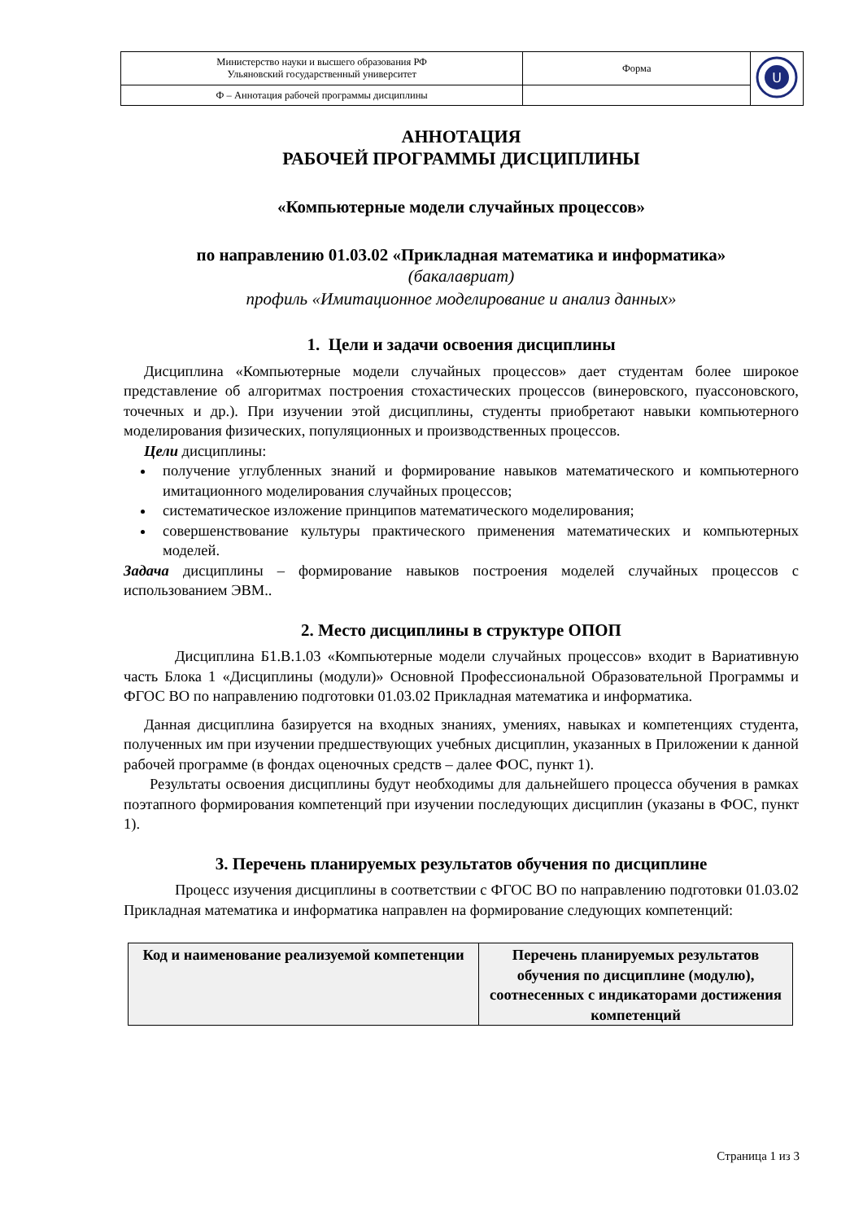| Министерство науки и высшего образования РФ Ульяновский государственный университет | Форма | U |
| Ф – Аннотация рабочей программы дисциплины | | |
АННОТАЦИЯ
РАБОЧЕЙ ПРОГРАММЫ ДИСЦИПЛИНЫ
«Компьютерные модели случайных процессов»
по направлению 01.03.02 «Прикладная математика и информатика»
(бакалавриат)
профиль «Имитационное моделирование и анализ данных»
1. Цели и задачи освоения дисциплины
Дисциплина «Компьютерные модели случайных процессов» дает студентам более широкое представление об алгоритмах построения стохастических процессов (винеровского, пуассоновского, точечных и др.). При изучении этой дисциплины, студенты приобретают навыки компьютерного моделирования физических, популяционных и производственных процессов.
Цели дисциплины:
получение углубленных знаний и формирование навыков математического и компьютерного имитационного моделирования случайных процессов;
систематическое изложение принципов математического моделирования;
совершенствование культуры практического применения математических и компьютерных моделей.
Задача дисциплины – формирование навыков построения моделей случайных процессов с использованием ЭВМ..
2. Место дисциплины в структуре ОПОП
Дисциплина Б1.В.1.03 «Компьютерные модели случайных процессов» входит в Вариативную часть Блока 1 «Дисциплины (модули)» Основной Профессиональной Образовательной Программы и ФГОС ВО по направлению подготовки 01.03.02 Прикладная математика и информатика.
Данная дисциплина базируется на входных знаниях, умениях, навыках и компетенциях студента, полученных им при изучении предшествующих учебных дисциплин, указанных в Приложении к данной рабочей программе (в фондах оценочных средств – далее ФОС, пункт 1).
Результаты освоения дисциплины будут необходимы для дальнейшего процесса обучения в рамках поэтапного формирования компетенций при изучении последующих дисциплин (указаны в ФОС, пункт 1).
3. Перечень планируемых результатов обучения по дисциплине
Процесс изучения дисциплины в соответствии с ФГОС ВО по направлению подготовки 01.03.02 Прикладная математика и информатика направлен на формирование следующих компетенций:
| Код и наименование реализуемой компетенции | Перечень планируемых результатов обучения по дисциплине (модулю), соотнесенных с индикаторами достижения компетенций |
| --- | --- |
Страница 1 из 3